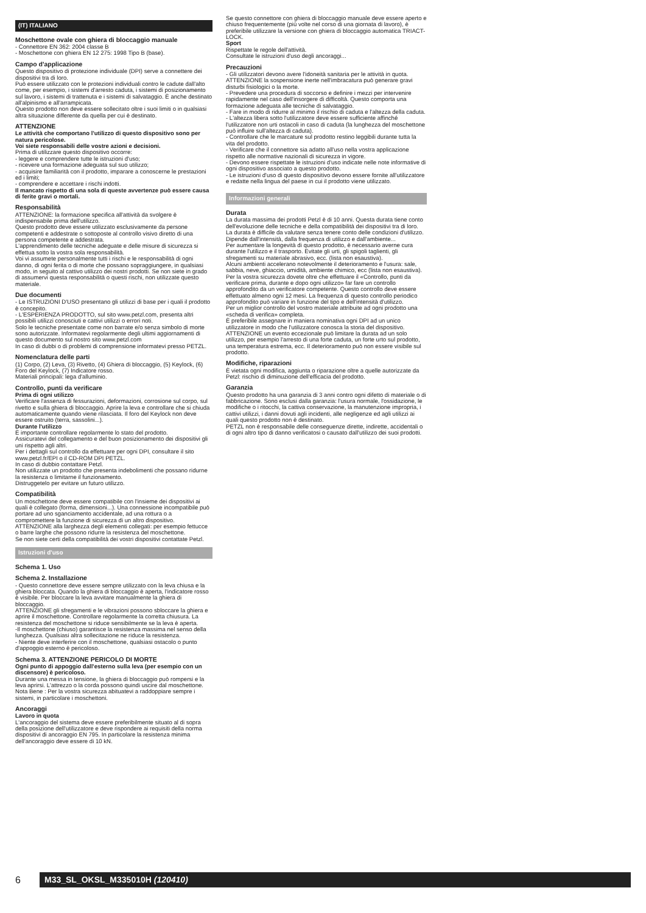(IT) ITALIANO
Moschettone ovale con ghiera di bloccaggio manuale
- Connettore EN 362: 2004 classe B
- Moschettone con ghiera EN 12 275: 1998 Tipo B (base).
Campo d'applicazione
Questo dispositivo di protezione individuale (DPI) serve a connettere dei dispositivi tra di loro.
Può essere utilizzato con le protezioni individuali contro le cadute dall'alto come, per esempio, i sistemi d'arresto caduta, i sistemi di posizionamento sul lavoro, i sistemi di trattenuta e i sistemi di salvataggio. È anche destinato all'alpinismo e all'arrampicata.
Questo prodotto non deve essere sollecitato oltre i suoi limiti o in qualsiasi altra situazione differente da quella per cui è destinato.
ATTENZIONE
Le attività che comportano l'utilizzo di questo dispositivo sono per natura pericolose.
Voi siete responsabili delle vostre azioni e decisioni.
Prima di utilizzare questo dispositivo occorre:
- leggere e comprendere tutte le istruzioni d'uso;
- ricevere una formazione adeguata sul suo utilizzo;
- acquisire familiarità con il prodotto, imparare a conoscerne le prestazioni ed i limiti;
- comprendere e accettare i rischi indotti.
Il mancato rispetto di una sola di queste avvertenze può essere causa di ferite gravi o mortali.
Responsabilità
ATTENZIONE: la formazione specifica all'attività da svolgere è indispensabile prima dell'utilizzo.
Questo prodotto deve essere utilizzato esclusivamente da persone competenti e addestrate o sottoposte al controllo visivo diretto di una persona competente e addestrata.
L'apprendimento delle tecniche adeguate e delle misure di sicurezza si effettua sotto la vostra sola responsabilità.
Voi vi assumete personalmente tutti i rischi e le responsabilità di ogni danno, di ogni ferita o di morte che possano sopraggiungere, in qualsiasi modo, in seguito al cattivo utilizzo dei nostri prodotti. Se non siete in grado di assumervi questa responsabilità o questi rischi, non utilizzate questo materiale.
Due documenti
- Le ISTRUZIONI D'USO presentano gli utilizzi di base per i quali il prodotto è concepito.
- L'ESPERIENZA PRODOTTO, sul sito www.petzl.com, presenta altri possibili utilizzi conosciuti e cattivi utilizzi o errori noti.
Solo le tecniche presentate come non barrate e/o senza simbolo di morte sono autorizzate. Informatevi regolarmente degli ultimi aggiornamenti di questo documento sul nostro sito www.petzl.com
In caso di dubbi o di problemi di comprensione informatevi presso PETZL.
Nomenclatura delle parti
(1) Corpo, (2) Leva, (3) Rivetto, (4) Ghiera di bloccaggio, (5) Keylock, (6) Foro del Keylock, (7) Indicatore rosso.
Materiali principali: lega d'alluminio.
Controllo, punti da verificare
Prima di ogni utilizzo
Verificare l'assenza di fessurazioni, deformazioni, corrosione sul corpo, sul rivetto e sulla ghiera di bloccaggio. Aprire la leva e controllare che si chiuda automaticamente quando viene rilasciata. Il foro del Keylock non deve essere ostruito (terra, sassolini...).
Durante l'utilizzo
È importante controllare regolarmente lo stato del prodotto.
Assicuratevi del collegamento e del buon posizionamento dei dispositivi gli uni rispetto agli altri.
Per i dettagli sul controllo da effettuare per ogni DPI, consultare il sito www.petzl.fr/EPI o il CD-ROM DPI PETZL.
In caso di dubbio contattare Petzl.
Non utilizzate un prodotto che presenta indebolimenti che possano ridurne la resistenza o limitarne il funzionamento.
Distruggetelo per evitare un futuro utilizzo.
Compatibilità
Un moschettone deve essere compatibile con l'insieme dei dispositivi ai quali è collegato (forma, dimensioni...). Una connessione incompatibile può portare ad uno sganciamento accidentale, ad una rottura o a compromettere la funzione di sicurezza di un altro dispositivo.
ATTENZIONE alla larghezza degli elementi collegati: per esempio fettucce o barre larghe che possono ridurre la resistenza del moschettone.
Se non siete certi della compatibilità dei vostri dispositivi contattate Petzl.
Istruzioni d'uso
Schema 1. Uso
Schema 2. Installazione
- Questo connettore deve essere sempre utilizzato con la leva chiusa e la ghiera bloccata. Quando la ghiera di bloccaggio è aperta, l'indicatore rosso è visibile. Per bloccare la leva avvitare manualmente la ghiera di bloccaggio.
ATTENZIONE gli sfregamenti e le vibrazioni possono sbloccare la ghiera e aprire il moschettone. Controllare regolarmente la corretta chiusura. La resistenza del moschettone si riduce sensibilmente se la leva è aperta.
-Il moschettone (chiuso) garantisce la resistenza massima nel senso della lunghezza. Qualsiasi altra sollecitazione ne riduce la resistenza.
- Niente deve interferire con il moschettone, qualsiasi ostacolo o punto d'appoggio esterno è pericoloso.
Schema 3. ATTENZIONE PERICOLO DI MORTE
Ogni punto di appoggio dall'esterno sulla leva (per esempio con un discensore) è pericoloso.
Durante una messa in tensione, la ghiera di bloccaggio può rompersi e la leva aprirsi. L'attrezzo o la corda possono quindi uscire dal moschettone.
Nota Bene : Per la vostra sicurezza abituatevi a raddoppiare sempre i sistemi, in particolare i moschettoni.
Ancoraggi
Lavoro in quota
L'ancoraggio del sistema deve essere preferibilmente situato al di sopra della posizione dell'utilizzatore e deve rispondere ai requisiti della norma dispositivi di ancoraggio EN 795. In particolare la resistenza minima dell'ancoraggio deve essere di 10 kN.
Se questo connettore con ghiera di bloccaggio manuale deve essere aperto e chiuso frequentemente (più volte nel corso di una giornata di lavoro), è preferibile utilizzare la versione con ghiera di bloccaggio automatica TRIACT-LOCK.
Sport
Rispettate le regole dell'attività.
Consultate le istruzioni d'uso degli ancoraggi...
Precauzioni
- Gli utilizzatori devono avere l'idoneità sanitaria per le attività in quota. ATTENZIONE la sospensione inerte nell'imbracatura può generare gravi disturbi fisiologici o la morte.
- Prevedere una procedura di soccorso e definire i mezzi per intervenire rapidamente nel caso dell'insorgere di difficoltà. Questo comporta una formazione adeguata alle tecniche di salvataggio.
- Fare in modo di ridurre al minimo il rischio di caduta e l'altezza della caduta.
- L'altezza libera sotto l'utilizzatore deve essere sufficiente affinché l'utilizzatore non urti ostacoli in caso di caduta (la lunghezza del moschettone può influire sull'altezza di caduta).
- Controllare che le marcature sul prodotto restino leggibili durante tutta la vita del prodotto.
- Verificare che il connettore sia adatto all'uso nella vostra applicazione rispetto alle normative nazionali di sicurezza in vigore.
- Devono essere rispettate le istruzioni d'uso indicate nelle note informative di ogni dispositivo associato a questo prodotto.
- Le istruzioni d'uso di questo dispositivo devono essere fornite all'utilizzatore e redatte nella lingua del paese in cui il prodotto viene utilizzato.
Informazioni generali
Durata
La durata massima dei prodotti Petzl è di 10 anni. Questa durata tiene conto dell'evoluzione delle tecniche e della compatibilità dei dispositivi tra di loro.
La durata è difficile da valutare senza tenere conto delle condizioni d'utilizzo. Dipende dall'intensità, dalla frequenza di utilizzo e dall'ambiente...
Per aumentare la longevità di questo prodotto, è necessario averne cura durante l'utilizzo e il trasporto. Evitate gli urti, gli spigoli taglienti, gli sfregamenti su materiale abrasivo, ecc. (lista non esaustiva).
Alcuni ambienti accelerano notevolmente il deterioramento e l'usura: sale, sabbia, neve, ghiaccio, umidità, ambiente chimico, ecc (lista non esaustiva).
Per la vostra sicurezza dovete oltre che effettuare il «Controllo, punti da verificare prima, durante e dopo ogni utilizzo» far fare un controllo approfondito da un verificatore competente. Questo controllo deve essere effettuato almeno ogni 12 mesi. La frequenza di questo controllo periodico approfondito può variare in funzione del tipo e dell'intensità d'utilizzo.
Per un miglior controllo del vostro materiale attribuite ad ogni prodotto una «scheda di verifica» completa.
È preferibile assegnare in maniera nominativa ogni DPI ad un unico utilizzatore in modo che l'utilizzatore conosca la storia del dispositivo.
ATTENZIONE un evento eccezionale può limitare la durata ad un solo utilizzo, per esempio l'arresto di una forte caduta, un forte urto sul prodotto, una temperatura estrema, ecc. Il deterioramento può non essere visibile sul prodotto.
Modifiche, riparazioni
È vietata ogni modifica, aggiunta o riparazione oltre a quelle autorizzate da Petzl: rischio di diminuzione dell'efficacia del prodotto.
Garanzia
Questo prodotto ha una garanzia di 3 anni contro ogni difetto di materiale o di fabbricazione. Sono esclusi dalla garanzia: l'usura normale, l'ossidazione, le modifiche o i ritocchi, la cattiva conservazione, la manutenzione impropria, i cattivi utilizzi, i danni dovuti agli incidenti, alle negligenze ed agli utilizzi ai quali questo prodotto non è destinato.
PETZL non è responsabile delle conseguenze dirette, indirette, accidentali o di ogni altro tipo di danno verificatosi o causato dall'utilizzo dei suoi prodotti.
6
M33_SL_OKSL_M335010H (120410)